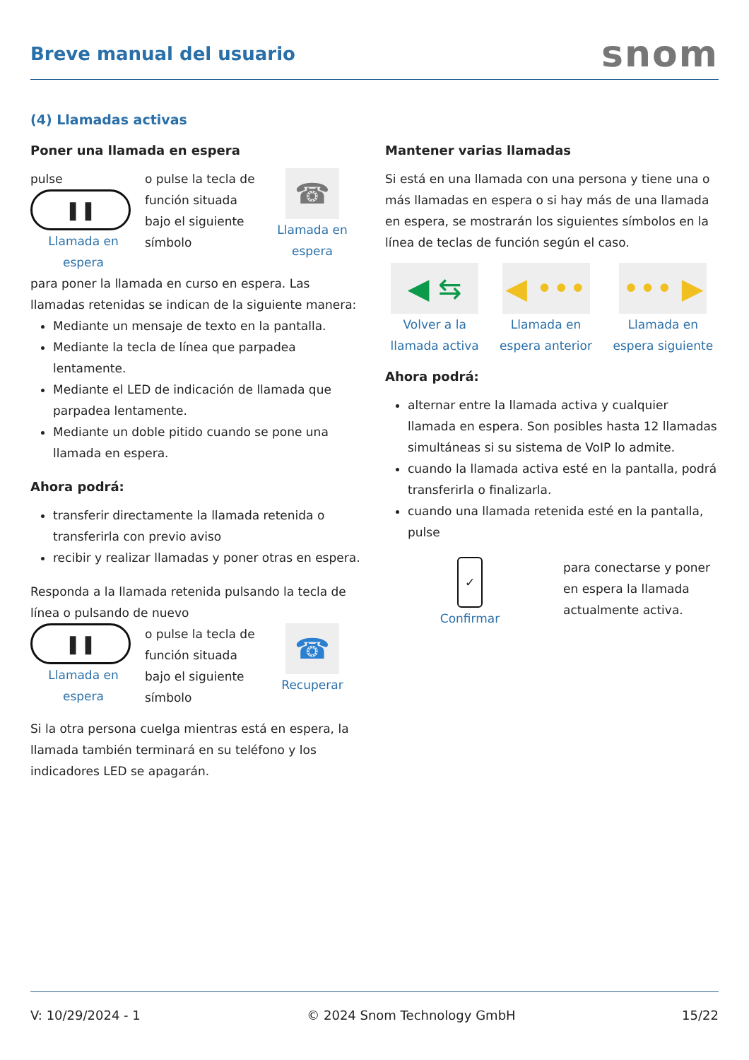Breve manual del usuario
snom
(4) Llamadas activas
Poner una llamada en espera
pulse
❚❚
Llamada en espera
o pulse la tecla de función situada bajo el siguiente símbolo
☎
Llamada en espera
para poner la llamada en curso en espera. Las llamadas retenidas se indican de la siguiente manera:
Mediante un mensaje de texto en la pantalla.
Mediante la tecla de línea que parpadea lentamente.
Mediante el LED de indicación de llamada que parpadea lentamente.
Mediante un doble pitido cuando se pone una llamada en espera.
Ahora podrá:
transferir directamente la llamada retenida o transferirla con previo aviso
recibir y realizar llamadas y poner otras en espera.
Responda a la llamada retenida pulsando la tecla de línea o pulsando de nuevo
❚❚
Llamada en espera
o pulse la tecla de función situada bajo el siguiente símbolo
☎
Recuperar
Si la otra persona cuelga mientras está en espera, la llamada también terminará en su teléfono y los indicadores LED se apagarán.
Mantener varias llamadas
Si está en una llamada con una persona y tiene una o más llamadas en espera o si hay más de una llamada en espera, se mostrarán los siguientes símbolos en la línea de teclas de función según el caso.
◀ ⇆
Volver a la llamada activa
◀ •••
Llamada en espera anterior
••• ▶
Llamada en espera siguiente
Ahora podrá:
alternar entre la llamada activa y cualquier llamada en espera. Son posibles hasta 12 llamadas simultáneas si su sistema de VoIP lo admite.
cuando la llamada activa esté en la pantalla, podrá transferirla o finalizarla.
cuando una llamada retenida esté en la pantalla, pulse
✓
Confirmar
para conectarse y poner en espera la llamada actualmente activa.
V: 10/29/2024 - 1 © 2024 Snom Technology GmbH 15/22